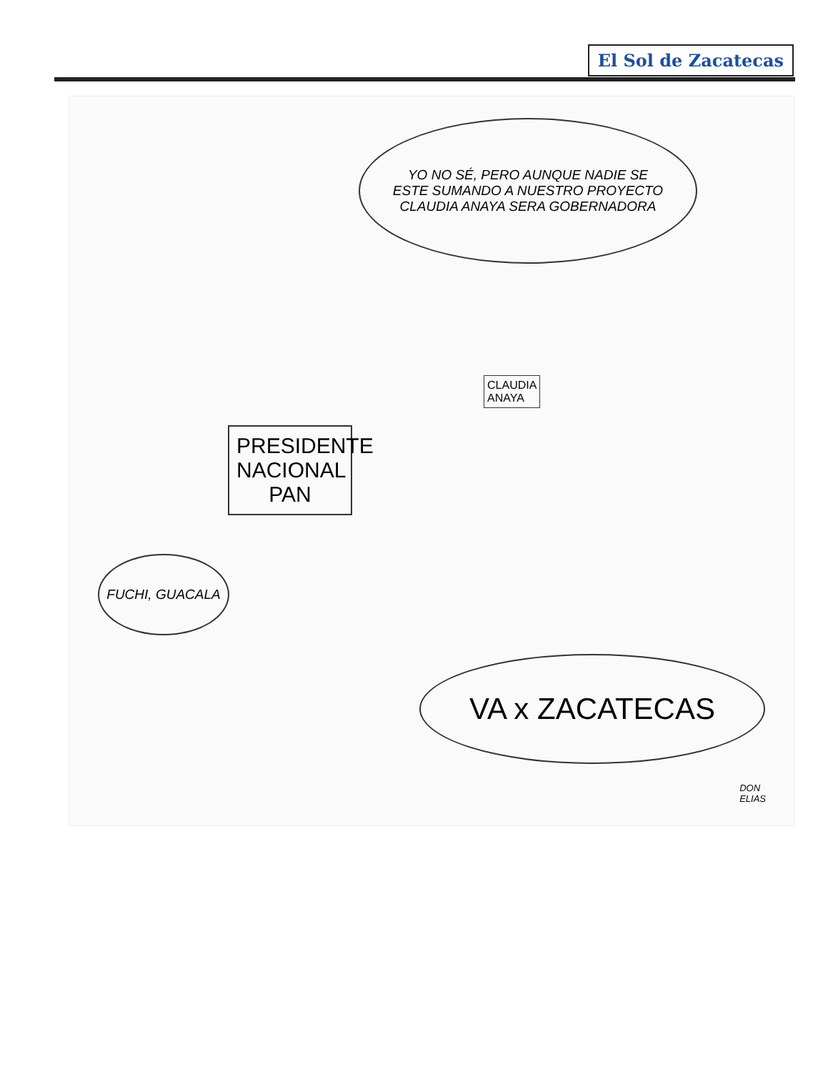El Sol de Zacatecas
YO NO SÉ, PERO AUNQUE NADIE SE
ESTE SUMANDO A NUESTRO PROYECTO
CLAUDIA ANAYA SERA GOBERNADORA
PRESIDENTE
NACIONAL
PAN
CLAUDIA
ANAYA
FUCHI, GUACALA
VA x ZACATECAS
DON
ELIAS